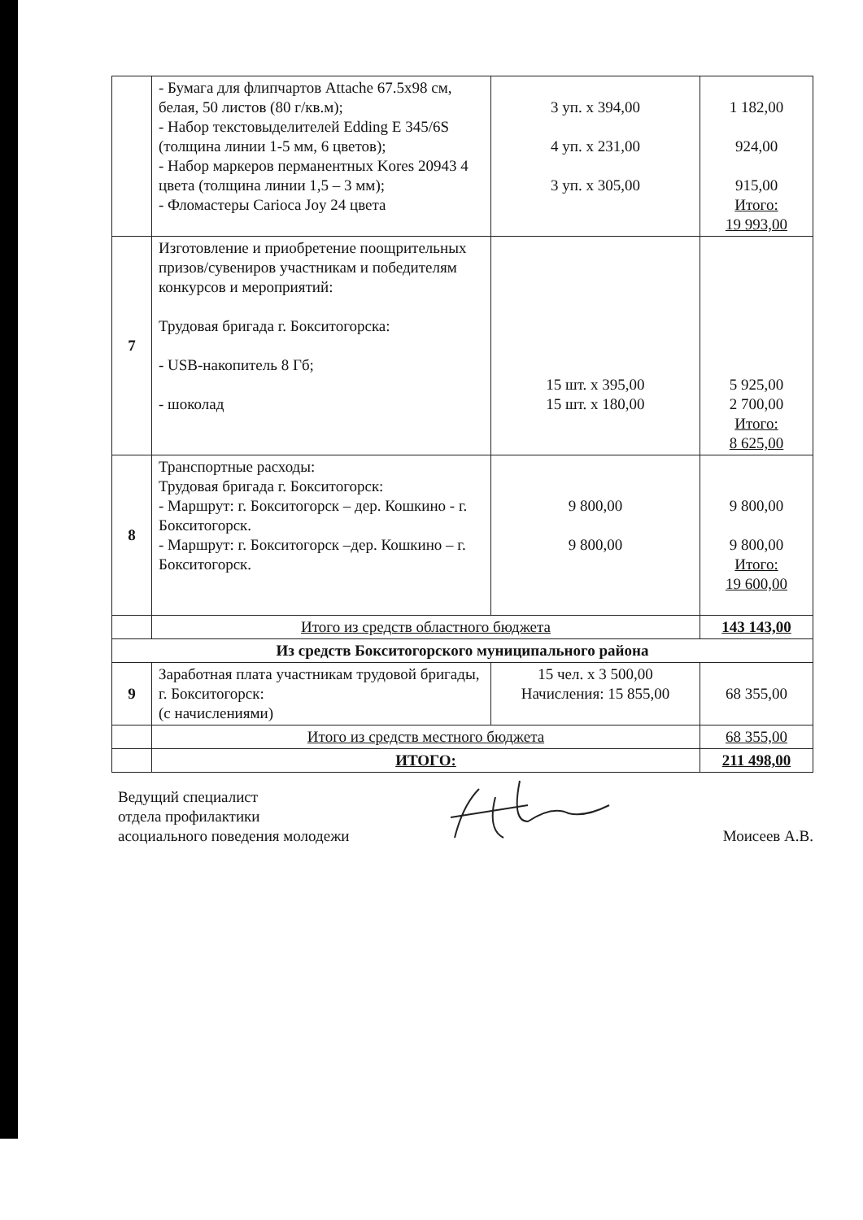| | - Бумага для флипчартов Attache 67.5x98 см, белая, 50 листов (80 г/кв.м); - Набор текстовыделителей Edding E 345/6S (толщина линии 1-5 мм, 6 цветов); - Набор маркеров перманентных Kores 20943 4 цвета (толщина линии 1,5 – 3 мм); - Фломастеры Carioca Joy 24 цвета | 3 уп. x 394,00 4 уп. x 231,00 3 уп. x 305,00 | 1 182,00 924,00 915,00 Итого: 19 993,00 |
| 7 | Изготовление и приобретение поощрительных призов/сувениров участникам и победителям конкурсов и мероприятий: Трудовая бригада г. Бокситогорска: - USB-накопитель 8 Гб; - шоколад | 15 шт. x 395,00 15 шт. x 180,00 | 5 925,00 2 700,00 Итого: 8 625,00 |
| 8 | Транспортные расходы: Трудовая бригада г. Бокситогорск: - Маршрут: г. Бокситогорск – дер. Кошкино - г. Бокситогорск. - Маршрут: г. Бокситогорск –дер. Кошкино – г. Бокситогорск. | 9 800,00 9 800,00 | 9 800,00 9 800,00 Итого: 19 600,00 |
| | Итого из средств областного бюджета | | 143 143,00 |
| Из средств Бокситогорского муниципального района | | | |
| 9 | Заработная плата участникам трудовой бригады, г. Бокситогорск: (с начислениями) | 15 чел. x 3 500,00 Начисления: 15 855,00 | 68 355,00 |
| | Итого из средств местного бюджета | | 68 355,00 |
| | ИТОГО: | | 211 498,00 |
Ведущий специалист
отдела профилактики
асоциального поведения молодежи
Моисеев А.В.